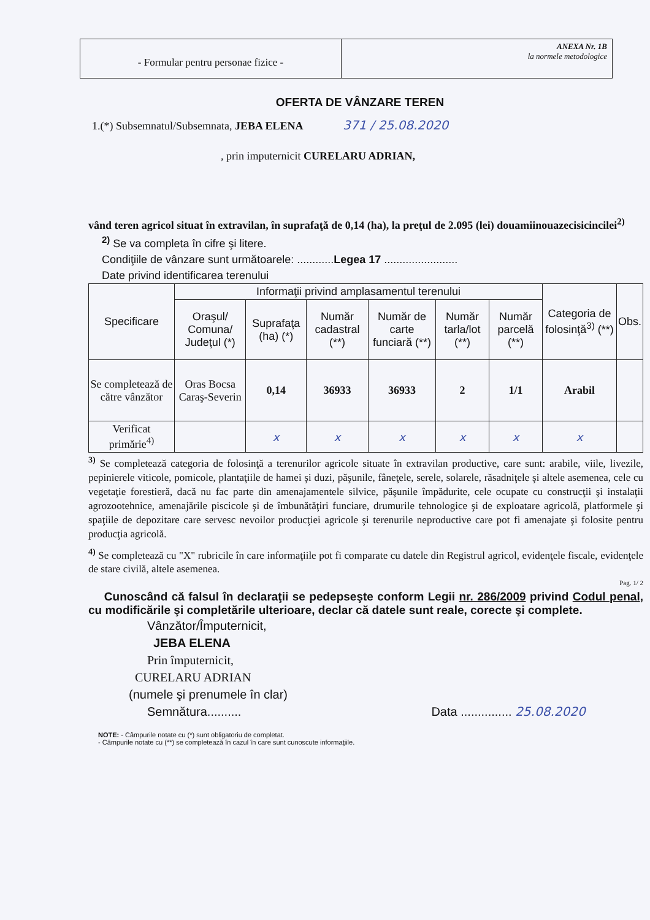- Formular pentru personae fizice -
ANEXA Nr. 1B
la normele metodologice
OFERTA DE VÂNZARE TEREN
1.(*) Subsemnatul/Subsemnata, JEBA ELENA 371 / 25.08.2020
, prin imputernicit CURELARU ADRIAN,
vând teren agricol situat în extravilan, în suprafaţă de 0,14 (ha), la preţul de 2.095 (lei) douamiinouazecisicincilei<sup>2)</sup>
<sup>2)</sup> Se va completa în cifre şi litere.
Condiţiile de vânzare sunt următoarele: ............Legea 17 ........................
Date privind identificarea terenului
| Specificare | Informaţii privind amplasamentul terenului | | | | | | Categoria de folosinţă<sup>3)</sup> (**) | Obs. |
| --- | --- | --- | --- | --- | --- | --- | --- | --- |
| | Oraşul/ Comuna/ Judeţul (*) | Suprafaţa (ha) (*) | Număr cadastral (**) | Număr de carte funciară (**) | Număr tarla/lot (**) | Număr parcelă (**) | | |
| Se completează de către vânzător | Oras Bocsa Caraş-Severin | 0,14 | 36933 | 36933 | 2 | 1/1 | Arabil | |
| Verificat primărie<sup>4)</sup> | | x | x | x | x | x | x | |
<sup>3)</sup> Se completează categoria de folosinţă a terenurilor agricole situate în extravilan productive, care sunt: arabile, viile, livezile, pepinierele viticole, pomicole, plantaţiile de hamei şi duzi, păşunile, fâneţele, serele, solarele, răsadniţele şi altele asemenea, cele cu vegetaţie forestieră, dacă nu fac parte din amenajamentele silvice, păşunile împădurite, cele ocupate cu construcţii şi instalaţii agrozootehnice, amenajările piscicole şi de îmbunătăţiri funciare, drumurile tehnologice şi de exploatare agricolă, platformele şi spaţiile de depozitare care servesc nevoilor producţiei agricole şi terenurile neproductive care pot fi amenajate şi folosite pentru producţia agricolă.
<sup>4)</sup> Se completează cu "X" rubricile în care informaţiile pot fi comparate cu datele din Registrul agricol, evidenţele fiscale, evidenţele de stare civilă, altele asemenea.
Pag. 1/ 2
Cunoscând că falsul în declaraţii se pedepseşte conform Legii nr. 286/2009 privind Codul penal, cu modificările şi completările ulterioare, declar că datele sunt reale, corecte şi complete.
Vânzător/Împuternicit,
JEBA ELENA
Prin împuternicit,
CURELARU ADRIAN
(numele şi prenumele în clar)
Semnătura.......... Data ............... 25.08.2020
NOTE: - Câmpurile notate cu (*) sunt obligatoriu de completat.
- Câmpurile notate cu (**) se completează în cazul în care sunt cunoscute informaţiile.